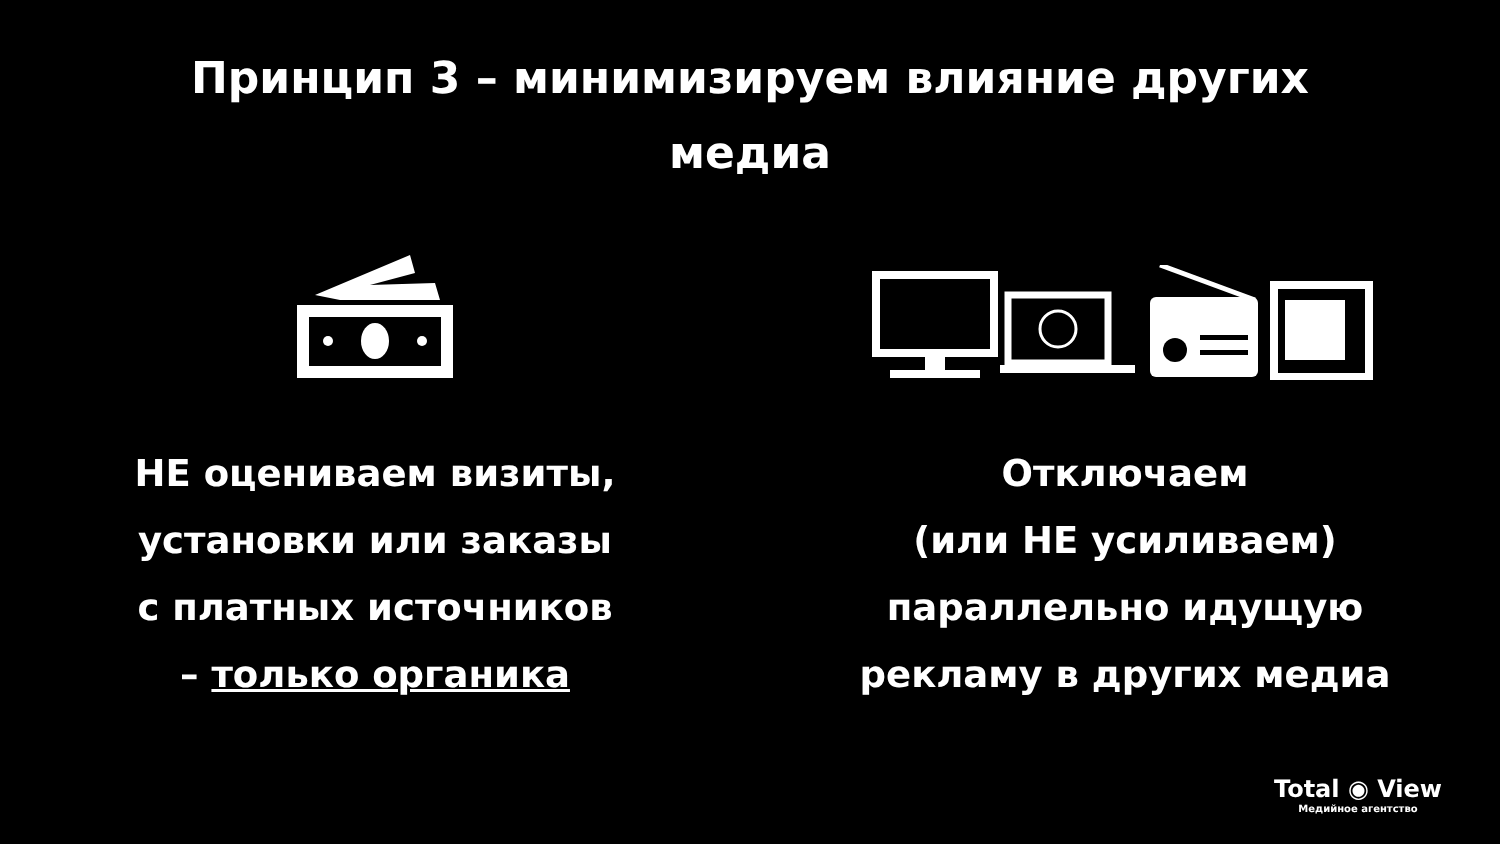Принцип 3 – минимизируем влияние других
медиа
НЕ оцениваем визиты,
установки или заказы
с платных источников
– только органика
Отключаем
(или НЕ усиливаем)
параллельно идущую
рекламу в других медиа
Total ◉ View
Медийное агентство